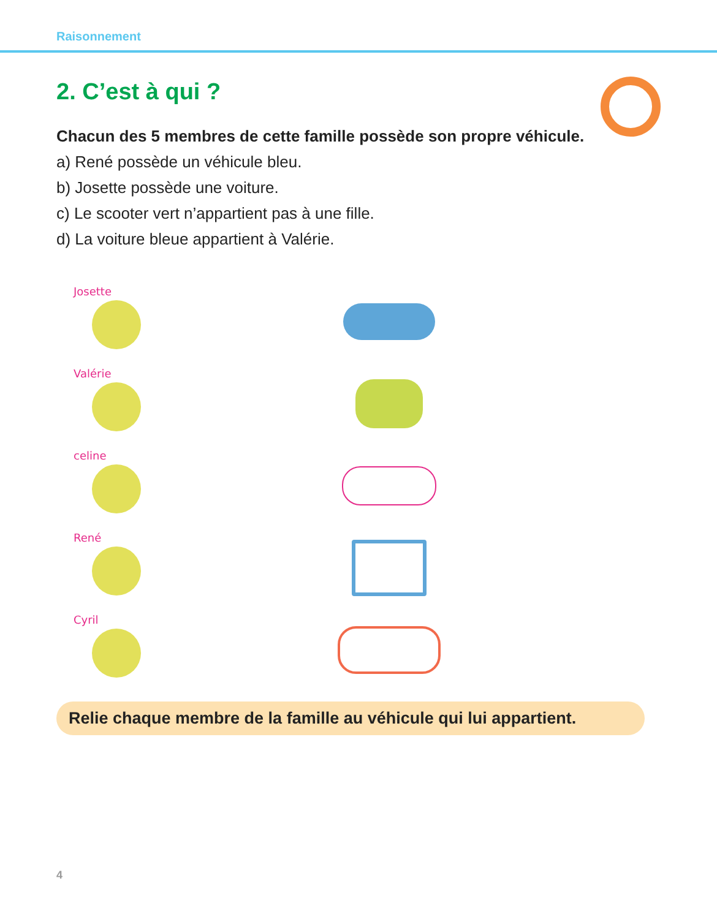Raisonnement
2. C’est à qui ?
Chacun des 5 membres de cette famille possède son propre véhicule.
a) René possède un véhicule bleu.
b) Josette possède une voiture.
c) Le scooter vert n’appartient pas à une fille.
d) La voiture bleue appartient à Valérie.
Josette
Valérie
celine
René
Cyril
Relie chaque membre de la famille au véhicule qui lui appartient.
4